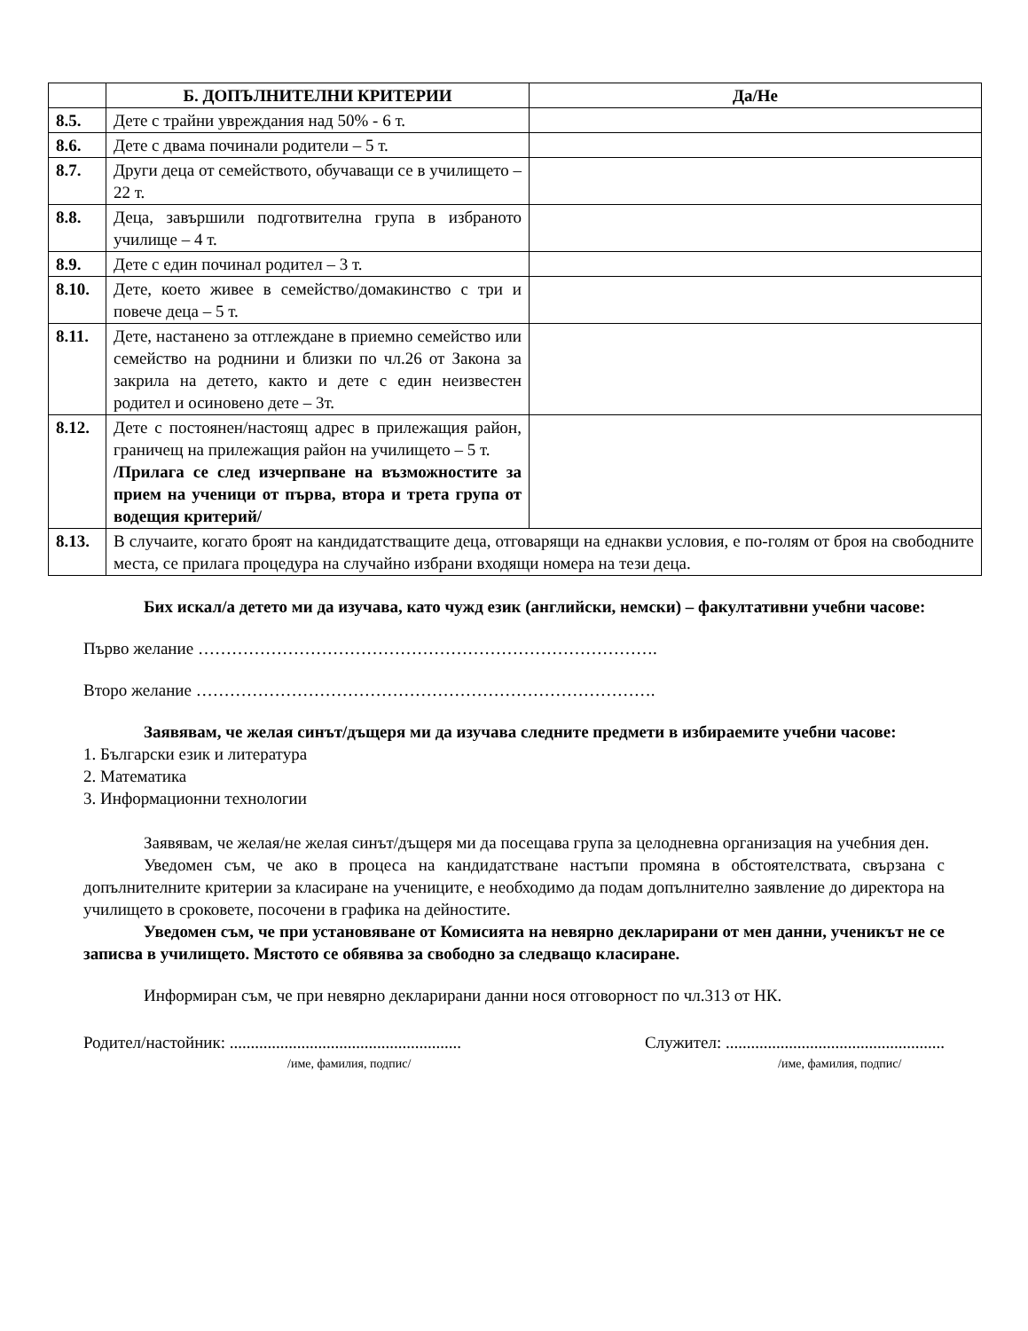| | Б. ДОПЪЛНИТЕЛНИ КРИТЕРИИ | Да/Не |
| --- | --- | --- |
| 8.5. | Дете с трайни увреждания над 50% - 6 т. | |
| 8.6. | Дете с двама починали родители – 5 т. | |
| 8.7. | Други деца от семейството, обучаващи се в училището – 22 т. | |
| 8.8. | Деца, завършили подготвителна група в избраното училище – 4 т. | |
| 8.9. | Дете с един починал родител – 3 т. | |
| 8.10. | Дете, което живее в семейство/домакинство с три и повече деца – 5 т. | |
| 8.11. | Дете, настанено за отглеждане в приемно семейство или семейство на роднини и близки по чл.26 от Закона за закрила на детето, както и дете с един неизвестен родител и осиновено дете – 3т. | |
| 8.12. | Дете с постоянен/настоящ адрес в прилежащия район, граничещ на прилежащия район на училището – 5 т. /Прилага се след изчерпване на възможностите за прием на ученици от първа, втора и трета група от водещия критерий/ | |
| 8.13. | В случаите, когато броят на кандидатстващите деца, отговарящи на еднакви условия, е по-голям от броя на свободните места, се прилага процедура на случайно избрани входящи номера на тези деца. | |
Бих искал/а детето ми да изучава, като чужд език (английски, немски) – факултативни учебни часове:
Първо желание ……………………………………………………………………….
Второ желание ……………………………………………………………………….
Заявявам, че желая синът/дъщеря ми да изучава следните предмети в избираемите учебни часове:
1. Български език и литература
2. Математика
3. Информационни технологии
Заявявам, че желая/не желая синът/дъщеря ми да посещава група за целодневна организация на учебния ден.
Уведомен съм, че ако в процеса на кандидатстване настъпи промяна в обстоятелствата, свързана с допълнителните критерии за класиране на учениците, е необходимо да подам допълнително заявление до директора на училището в сроковете, посочени в графика на дейностите.
Уведомен съм, че при установяване от Комисията на невярно декларирани от мен данни, ученикът не се записва в училището. Мястото се обявява за свободно за следващо класиране.
Информиран съм, че при невярно декларирани данни нося отговорност по чл.313 от НК.
Родител/настойник: .......................................................
/име, фамилия, подпис/
Служител: ....................................................
/име, фамилия, подпис/